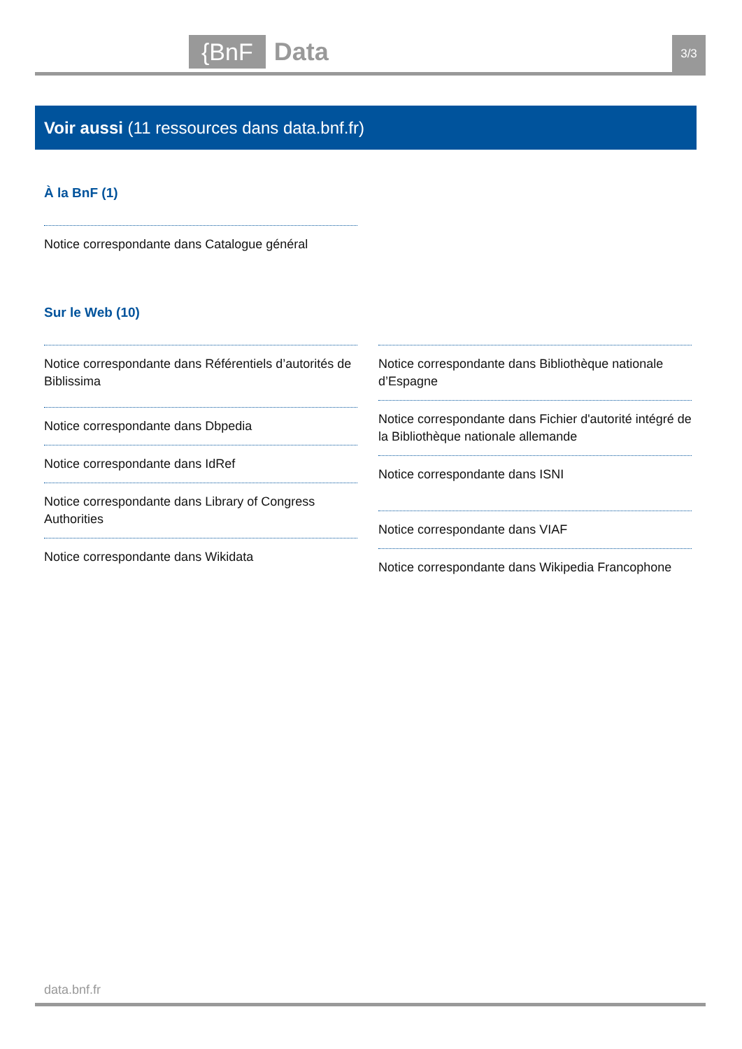{BnF Data 3/3
Voir aussi (11 ressources dans data.bnf.fr)
À la BnF (1)
Notice correspondante dans Catalogue général
Sur le Web (10)
Notice correspondante dans Référentiels d’autorités de Biblissima
Notice correspondante dans Dbpedia
Notice correspondante dans IdRef
Notice correspondante dans Library of Congress Authorities
Notice correspondante dans Wikidata
Notice correspondante dans Bibliothèque nationale d’Espagne
Notice correspondante dans Fichier d'autorité intégré de la Bibliothèque nationale allemande
Notice correspondante dans ISNI
Notice correspondante dans VIAF
Notice correspondante dans Wikipedia Francophone
data.bnf.fr